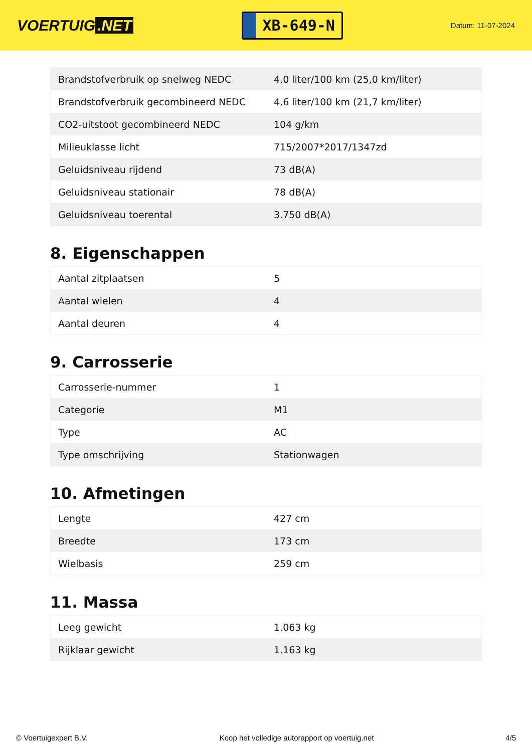VOERTUIG.NET
XB-649-N
Datum: 11-07-2024
| Brandstofverbruik op snelweg NEDC | 4,0 liter/100 km (25,0 km/liter) |
| Brandstofverbruik gecombineerd NEDC | 4,6 liter/100 km (21,7 km/liter) |
| CO2-uitstoot gecombineerd NEDC | 104 g/km |
| Milieuklasse licht | 715/2007*2017/1347zd |
| Geluidsniveau rijdend | 73 dB(A) |
| Geluidsniveau stationair | 78 dB(A) |
| Geluidsniveau toerental | 3.750 dB(A) |
8. Eigenschappen
| Aantal zitplaatsen | 5 |
| Aantal wielen | 4 |
| Aantal deuren | 4 |
9. Carrosserie
| Carrosserie-nummer | 1 |
| Categorie | M1 |
| Type | AC |
| Type omschrijving | Stationwagen |
10. Afmetingen
| Lengte | 427 cm |
| Breedte | 173 cm |
| Wielbasis | 259 cm |
11. Massa
| Leeg gewicht | 1.063 kg |
| Rijklaar gewicht | 1.163 kg |
© Voertuigexpert B.V. Koop het volledige autorapport op voertuig.net 4/5